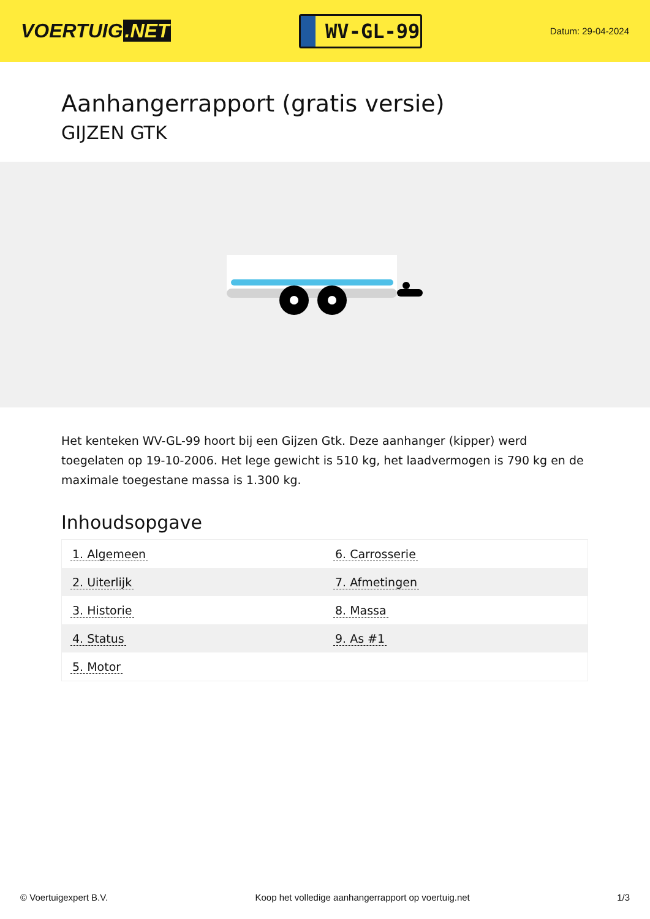VOERTUIG.NET
WV-GL-99
Datum: 29-04-2024
Aanhangerrapport (gratis versie)
GIJZEN GTK
Het kenteken WV-GL-99 hoort bij een Gijzen Gtk. Deze aanhanger (kipper) werd toegelaten op 19-10-2006. Het lege gewicht is 510 kg, het laadvermogen is 790 kg en de maximale toegestane massa is 1.300 kg.
Inhoudsopgave
| 1. Algemeen | 6. Carrosserie |
| 2. Uiterlijk | 7. Afmetingen |
| 3. Historie | 8. Massa |
| 4. Status | 9. As #1 |
| 5. Motor | |
© Voertuigexpert B.V. Koop het volledige aanhangerrapport op voertuig.net 1/3